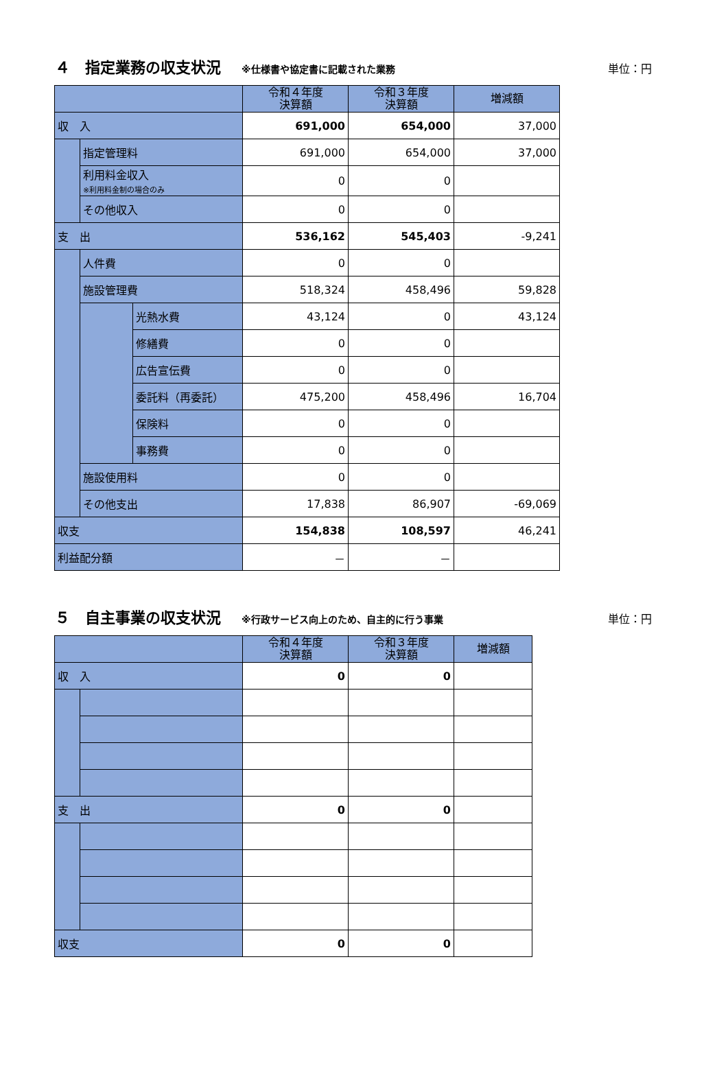４　指定業務の収支状況 ※仕様書や協定書に記載された業務 単位：円
| | | | 令和４年度 決算額 | 令和３年度 決算額 | 増減額 |
| --- | --- | --- | --- | --- | --- |
| 収 入 | | | 691,000 | 654,000 | 37,000 |
| | 指定管理料 | | 691,000 | 654,000 | 37,000 |
| | 利用料金収入 ※利用料金制の場合のみ | | 0 | 0 | |
| | その他収入 | | 0 | 0 | |
| 支 出 | | | 536,162 | 545,403 | -9,241 |
| | 人件費 | | 0 | 0 | |
| | 施設管理費 | | 518,324 | 458,496 | 59,828 |
| | | 光熱水費 | 43,124 | 0 | 43,124 |
| | | 修繕費 | 0 | 0 | |
| | | 広告宣伝費 | 0 | 0 | |
| | | 委託料（再委託） | 475,200 | 458,496 | 16,704 |
| | | 保険料 | 0 | 0 | |
| | | 事務費 | 0 | 0 | |
| | 施設使用料 | | 0 | 0 | |
| | その他支出 | | 17,838 | 86,907 | -69,069 |
| 収支 | | | 154,838 | 108,597 | 46,241 |
| 利益配分額 | | | － | － | |
５　自主事業の収支状況 ※行政サービス向上のため、自主的に行う事業 単位：円
| | | 令和４年度 決算額 | 令和３年度 決算額 | 増減額 |
| --- | --- | --- | --- | --- |
| 収 入 | | 0 | 0 | |
| 支 出 | | 0 | 0 | |
| 収支 | | 0 | 0 | |